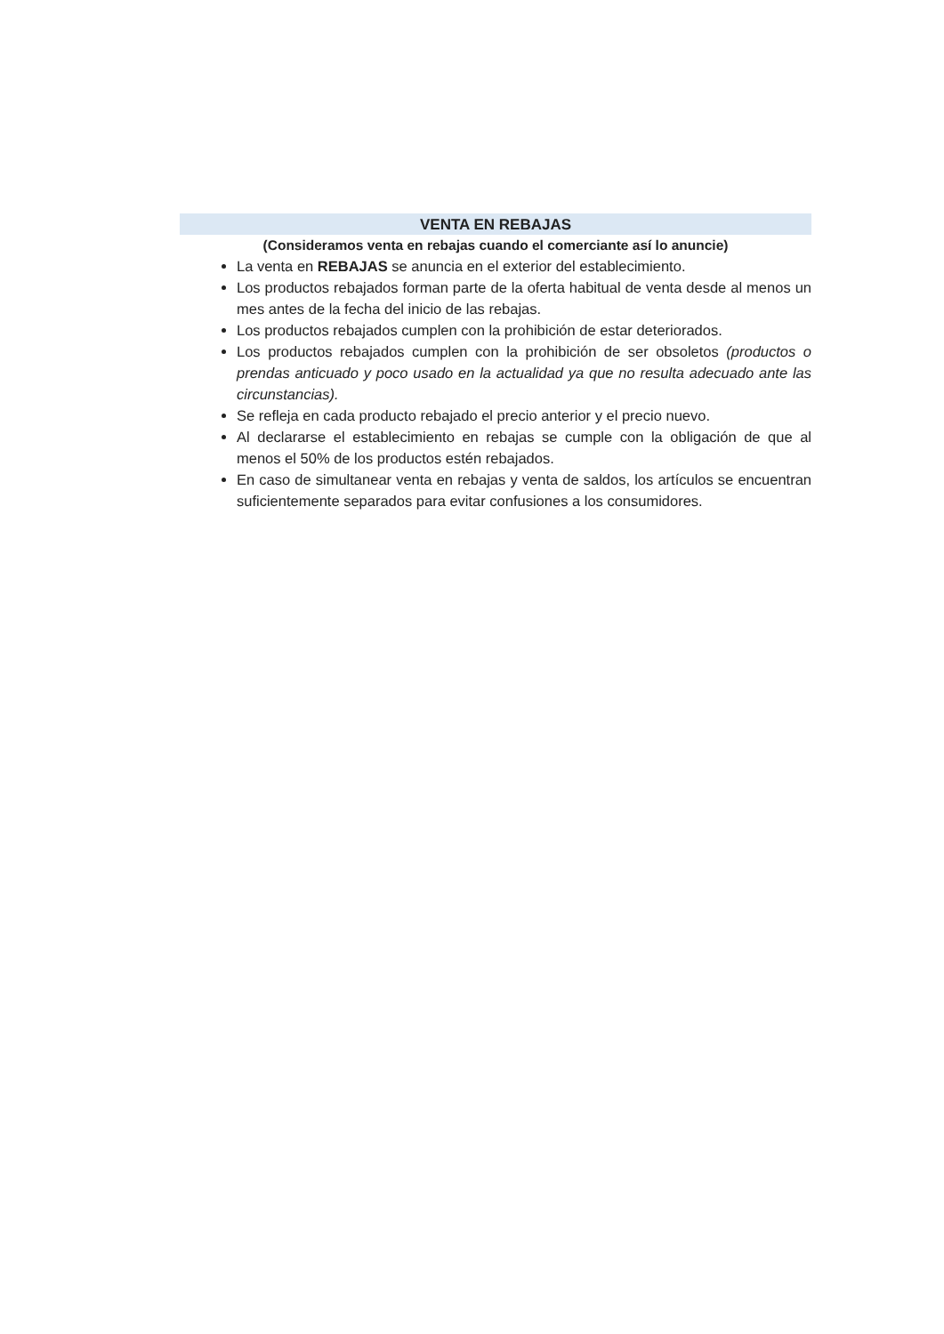VENTA EN REBAJAS
(Consideramos venta en rebajas cuando el comerciante así lo anuncie)
La venta en REBAJAS se anuncia en el exterior del establecimiento.
Los productos rebajados forman parte de la oferta habitual de venta desde al menos un mes antes de la fecha del inicio de las rebajas.
Los productos rebajados cumplen con la prohibición de estar deteriorados.
Los productos rebajados cumplen con la prohibición de ser obsoletos (productos o prendas anticuado y poco usado en la actualidad ya que no resulta adecuado ante las circunstancias).
Se refleja en cada producto rebajado el precio anterior y el precio nuevo.
Al declararse el establecimiento en rebajas se cumple con la obligación de que al menos el 50% de los productos estén rebajados.
En caso de simultanear venta en rebajas y venta de saldos, los artículos se encuentran suficientemente separados para evitar confusiones a los consumidores.